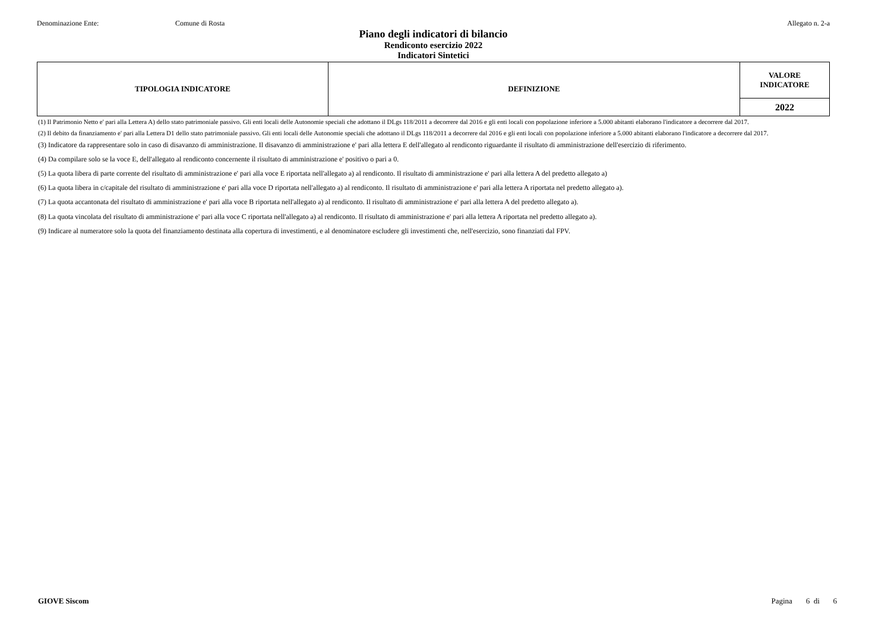Denominazione Ente: Comune di Rosta
Allegato n. 2-a
Piano degli indicatori di bilancio
Rendiconto esercizio 2022
Indicatori Sintetici
| TIPOLOGIA INDICATORE | DEFINIZIONE | VALORE INDICATORE |
| --- | --- | --- |
| | | 2022 |
(1) Il Patrimonio Netto e' pari alla Lettera A) dello stato patrimoniale passivo. Gli enti locali delle Autonomie speciali che adottano il DLgs 118/2011 a decorrere dal 2016 e gli enti locali con popolazione inferiore a 5.000 abitanti elaborano l'indicatore a decorrere dal 2017.
(2) Il debito da finanziamento e' pari alla Lettera D1 dello stato patrimoniale passivo. Gli enti locali delle Autonomie speciali che adottano il DLgs 118/2011 a decorrere dal 2016 e gli enti locali con popolazione inferiore a 5.000 abitanti elaborano l'indicatore a decorrere dal 2017.
(3) Indicatore da rappresentare solo in caso di disavanzo di amministrazione. Il disavanzo di amministrazione e' pari alla lettera E dell'allegato al rendiconto riguardante il risultato di amministrazione dell'esercizio di riferimento.
(4) Da compilare solo se la voce E, dell'allegato al rendiconto concernente il risultato di amministrazione e' positivo o pari a 0.
(5) La quota libera di parte corrente del risultato di amministrazione e' pari alla voce E riportata nell'allegato a) al rendiconto. Il risultato di amministrazione e' pari alla lettera A del predetto allegato a)
(6) La quota libera in c/capitale del risultato di amministrazione e' pari alla voce D riportata nell'allegato a) al rendiconto. Il risultato di amministrazione e' pari alla lettera A riportata nel predetto allegato a).
(7) La quota accantonata del risultato di amministrazione e' pari alla voce B riportata nell'allegato a) al rendiconto. Il risultato di amministrazione e' pari alla lettera A del predetto allegato a).
(8) La quota vincolata del risultato di amministrazione e' pari alla voce C riportata nell'allegato a) al rendiconto. Il risultato di amministrazione e' pari alla lettera A riportata nel predetto allegato a).
(9) Indicare al numeratore solo la quota del finanziamento destinata alla copertura di investimenti, e al denominatore escludere gli investimenti che, nell'esercizio, sono finanziati dal FPV.
GIOVE Siscom Pagina 6 di 6